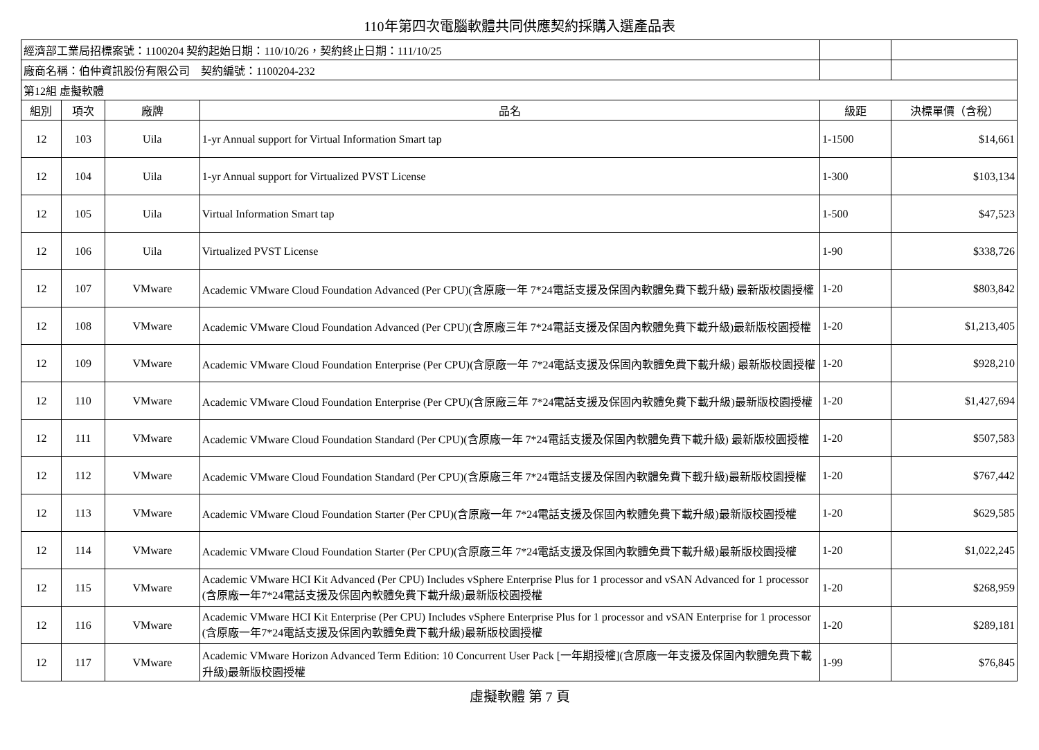110年第四次電腦軟體共同供應契約採購入選產品表
| 經濟部工業局招標案號：1100204 契約起始日期：110/10/26，契約終止日期：111/10/25 | | | | | |
| 廠商名稱：伯仲資訊股份有限公司 契約編號：1100204-232 | | | | | |
| 第12組 虛擬軟體 | | | | | |
| 組別 | 項次 | 廠牌 | 品名 | 級距 | 決標單價（含稅） |
| 12 | 103 | Uila | 1-yr Annual support for Virtual Information Smart tap | 1-1500 | $14,661 |
| 12 | 104 | Uila | 1-yr Annual support for Virtualized PVST License | 1-300 | $103,134 |
| 12 | 105 | Uila | Virtual Information Smart tap | 1-500 | $47,523 |
| 12 | 106 | Uila | Virtualized PVST License | 1-90 | $338,726 |
| 12 | 107 | VMware | Academic VMware Cloud Foundation Advanced (Per CPU)(含原廠一年 7*24電話支援及保固內軟體免費下載升級) 最新版校園授權 | 1-20 | $803,842 |
| 12 | 108 | VMware | Academic VMware Cloud Foundation Advanced (Per CPU)(含原廠三年 7*24電話支援及保固內軟體免費下載升級)最新版校園授權 | 1-20 | $1,213,405 |
| 12 | 109 | VMware | Academic VMware Cloud Foundation Enterprise (Per CPU)(含原廠一年 7*24電話支援及保固內軟體免費下載升級) 最新版校園授權 | 1-20 | $928,210 |
| 12 | 110 | VMware | Academic VMware Cloud Foundation Enterprise (Per CPU)(含原廠三年 7*24電話支援及保固內軟體免費下載升級)最新版校園授權 | 1-20 | $1,427,694 |
| 12 | 111 | VMware | Academic VMware Cloud Foundation Standard (Per CPU)(含原廠一年 7*24電話支援及保固內軟體免費下載升級) 最新版校園授權 | 1-20 | $507,583 |
| 12 | 112 | VMware | Academic VMware Cloud Foundation Standard (Per CPU)(含原廠三年 7*24電話支援及保固內軟體免費下載升級)最新版校園授權 | 1-20 | $767,442 |
| 12 | 113 | VMware | Academic VMware Cloud Foundation Starter (Per CPU)(含原廠一年 7*24電話支援及保固內軟體免費下載升級)最新版校園授權 | 1-20 | $629,585 |
| 12 | 114 | VMware | Academic VMware Cloud Foundation Starter (Per CPU)(含原廠三年 7*24電話支援及保固內軟體免費下載升級)最新版校園授權 | 1-20 | $1,022,245 |
| 12 | 115 | VMware | Academic VMware HCI Kit Advanced (Per CPU) Includes vSphere Enterprise Plus for 1 processor and vSAN Advanced for 1 processor (含原廠一年7*24電話支援及保固內軟體免費下載升級)最新版校園授權 | 1-20 | $268,959 |
| 12 | 116 | VMware | Academic VMware HCI Kit Enterprise (Per CPU) Includes vSphere Enterprise Plus for 1 processor and vSAN Enterprise for 1 processor (含原廠一年7*24電話支援及保固內軟體免費下載升級)最新版校園授權 | 1-20 | $289,181 |
| 12 | 117 | VMware | Academic VMware Horizon Advanced Term Edition: 10 Concurrent User Pack [一年期授權](含原廠一年支援及保固內軟體免費下載升級)最新版校園授權 | 1-99 | $76,845 |
虛擬軟體 第 7 頁